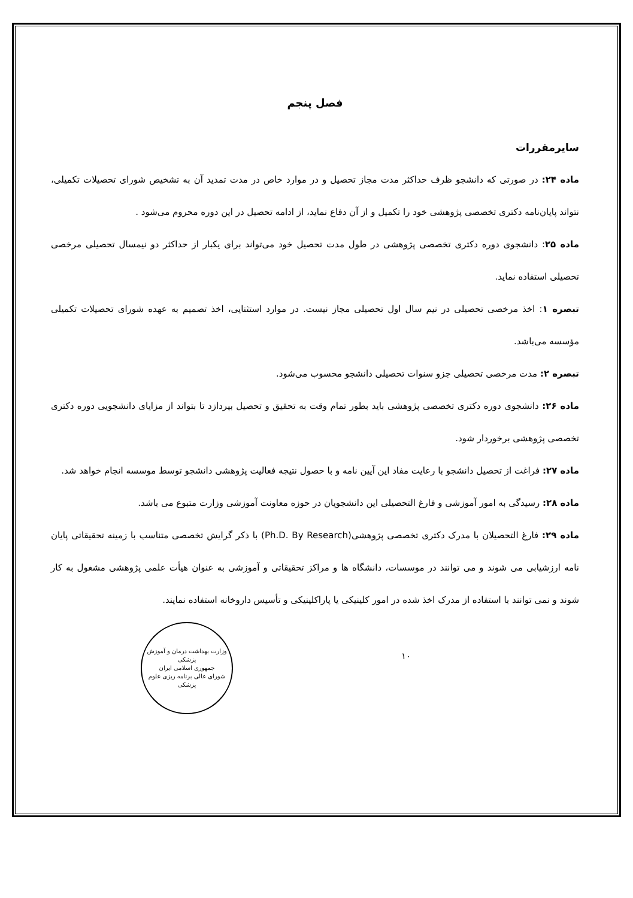فصل پنجم
سایرمقررات
ماده ۲۴: در صورتی که دانشجو ظرف حداکثر مدت مجاز تحصیل و در موارد خاص در مدت تمدید آن به تشخیص شورای تحصیلات تکمیلی، نتواند پایان‌نامه دکتری تخصصی پژوهشی خود را تکمیل و از آن دفاع نماید، از ادامه تحصیل در این دوره محروم می‌شود .
ماده ۲۵: دانشجوی دوره دکتری تخصصی پژوهشی در طول مدت تحصیل خود می‌تواند برای یکبار از حداکثر دو نیمسال تحصیلی مرخصی تحصیلی استفاده نماید.
تبصره ۱: اخذ مرخصی تحصیلی در نیم سال اول تحصیلی مجاز نیست. در موارد استثنایی، اخذ تصمیم به عهده شورای تحصیلات تکمیلی مؤسسه می‌باشد.
تبصره ۲: مدت مرخصی تحصیلی جزو سنوات تحصیلی دانشجو محسوب می‌شود.
ماده ۲۶: دانشجوی دوره دکتری تخصصی پژوهشی باید بطور تمام وقت به تحقیق و تحصیل بپردازد تا بتواند از مزایای دانشجویی دوره دکتری تخصصی پژوهشی برخوردار شود.
ماده ۲۷: فراغت از تحصیل دانشجو با رعایت مفاد این آیین نامه و با حصول نتیجه فعالیت پژوهشی دانشجو توسط موسسه انجام خواهد شد.
ماده ۲۸: رسیدگی به امور آموزشی و فارغ التحصیلی این دانشجویان در حوزه معاونت آموزشی وزارت متبوع می باشد.
ماده ۲۹: فارغ التحصیلان با مدرک دکتری تخصصی پژوهشی(Ph.D. By Research) با ذکر گرایش تخصصی متناسب با زمینه تحقیقاتی پایان نامه ارزشیابی می شوند و می توانند در موسسات، دانشگاه ها و مراکز تحقیقاتی و آموزشی به عنوان هیأت علمی پژوهشی مشغول به کار شوند و نمی توانند با استفاده از مدرک اخذ شده در امور کلینیکی یا پاراکلینیکی و تأسیس داروخانه استفاده نمایند.
وزارت بهداشت درمان و آموزش پزشکی
جمهوری اسلامی ایران
شورای عالی برنامه ریزی علوم پزشکی
۱۰